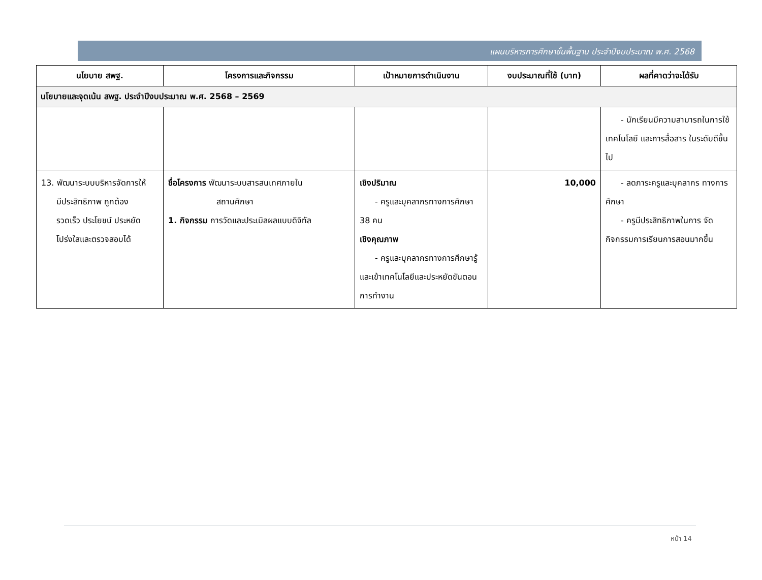แผนบริหารการศึกษาขั้นพื้นฐาน ประจำปีงบประมาณ พ.ศ. 2568
| นโยบาย สพฐ. | โครงการและกิจกรรม | เป้าหมายการดำเนินงาน | งบประมาณที่ใช้ (บาท) | ผลที่คาดว่าจะได้รับ |
| --- | --- | --- | --- | --- |
| นโยบายและจุดเน้น สพฐ. ประจำปีงบประมาณ พ.ศ. 2568 – 2569 | | | | |
| | | | | - นักเรียนมีความสามารถในการใช้เทคโนโลยี และการสื่อสาร ในระดับดีขึ้นไป |
| 13. พัฒนาระบบบริหารจัดการให้ มีประสิทธิภาพ ถูกต้อง รวดเร็ว ประโยชน์ ประหยัด โปร่งใสและตรวจสอบได้ | ชื่อโครงการ พัฒนาระบบสารสนเทศภายใน สถานศึกษา 1. กิจกรรม การวัดและประเมิลผลแบบดิจิทัล | เชิงปริมาณ - ครูและบุคลากรทางการ ศึกษา 38 คน เชิงคุณภาพ - ครูและบุคลากรทางการ ศึกษารู้และเข้าเทคโนโลยีและประหยัดขันตอนการทำงาน | 10,000 | - ลดภาระครูและบุคลากร ทางการศึกษา - ครูมีประสิทธิภาพในการ จัดกิจกรรมการเรียนการสอนมากขึ้น |
หน้า 14